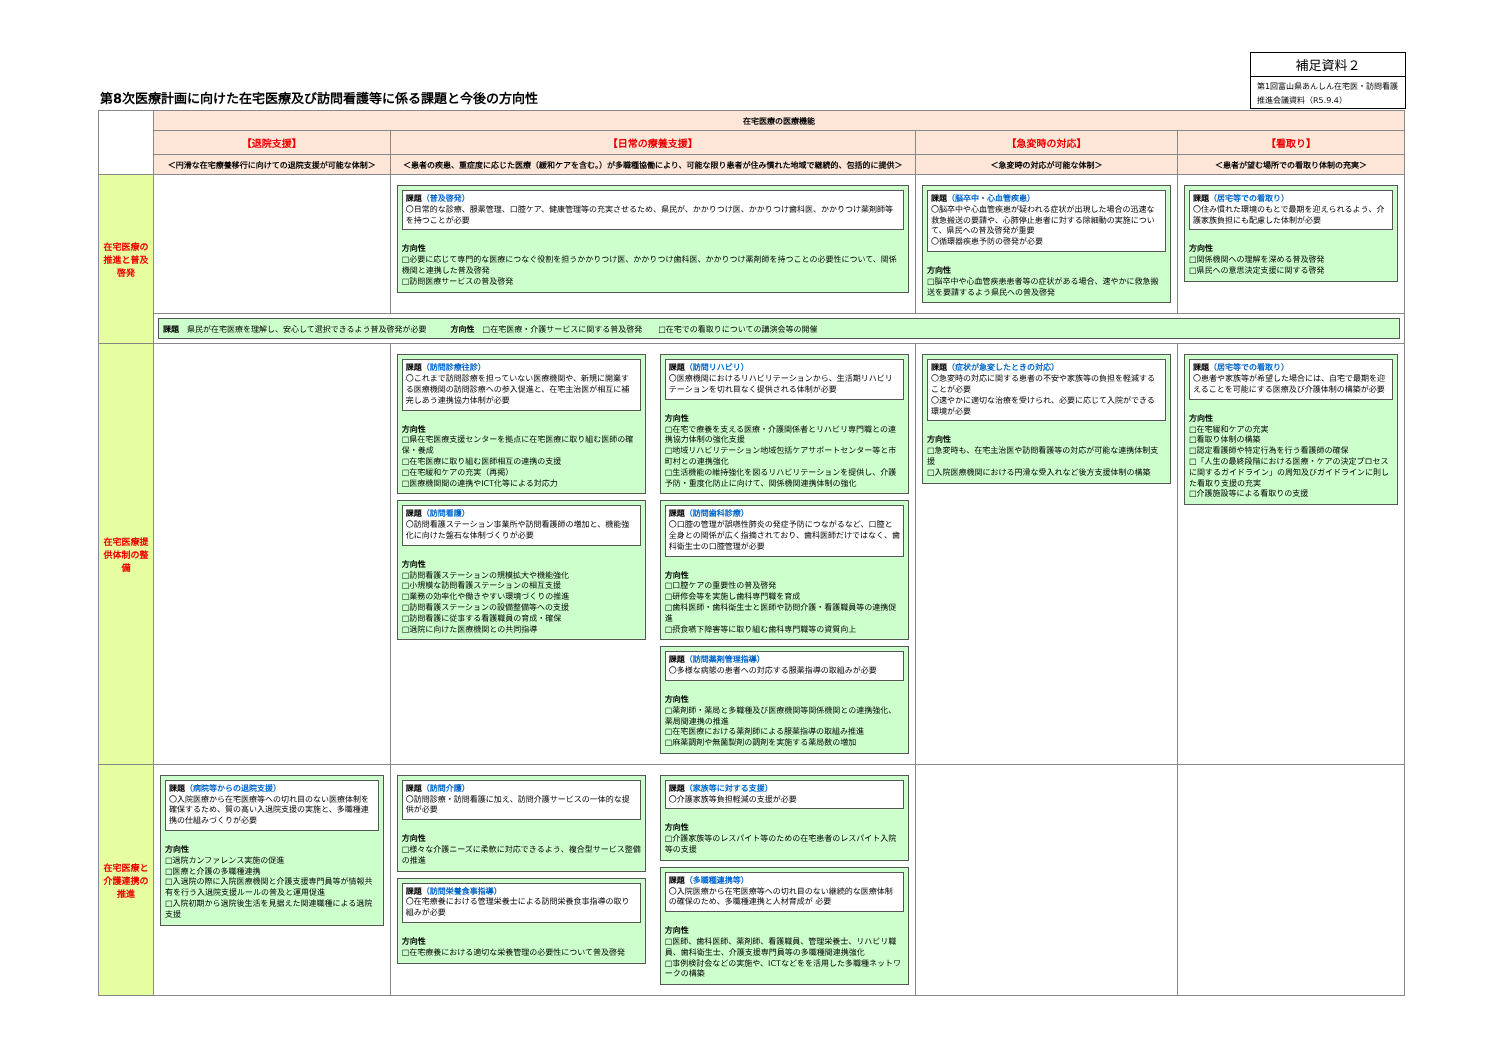第8次医療計画に向けた在宅医療及び訪問看護等に係る課題と今後の方向性
補足資料２
第1回富山県あんしん在宅医・訪問看護推進会議資料（R5.9.4）
| | 在宅医療の医療機能 | | | |
| --- | --- | --- | --- | --- |
| | 【退院支援】 | 【日常の療養支援】 | 【急変時の対応】 | 【看取り】 |
| | ＜円滑な在宅療養移行に向けての退院支援が可能な体制＞ | ＜患者の疾患、重症度に応じた医療（緩和ケアを含む。）が多職種協働により、可能な限り患者が住み慣れた地域で継続的、包括的に提供＞ | ＜急変時の対応が可能な体制＞ | ＜患者が望む場所での看取り体制の充実＞ |
| 在宅医療の推進と普及啓発 | | 課題 （普及啓発） 〇日常的な診療、服薬管理、口腔ケア、健康管理等の充実させるため、県民が、かかりつけ医、かかりつけ歯科医、かかりつけ薬剤師等を持つことが必要 方向性 □必要に応じて専門的な医療につなぐ役割を担うかかりつけ医、かかりつけ歯科医、かかりつけ薬剤師を持つことの必要性について、関係機関と連携した普及啓発 □訪問医療サービスの普及啓発 | 課題 （脳卒中・心血管疾患） 〇脳卒中や心血管疾患が疑われる症状が出現した場合の迅速な救急搬送の要請や、心肺停止患者に対する除細動の実施について、県民への普及啓発が重要 〇循環器疾患予防の啓発が必要 方向性 □脳卒中や心血管疾患患者等の症状がある場合、速やかに救急搬送を要請するよう県民への普及啓発 | 課題 （居宅等での看取り） 〇住み慣れた環境のもとで最期を迎えられるよう、介護家族負担にも配慮した体制が必要 方向性 □関係機関への理解を深める普及啓発 □県民への意思決定支援に関する啓発 |
| | 課題 県民が在宅医療を理解し、安心して選択できるよう普及啓発が必要 方向性 □在宅医療・介護サービスに関する普及啓発 □在宅での看取りについての講演会等の開催 | | | |
| 在宅医療提供体制の整備 | | 課題 （訪問診療往診） 〇これまで訪問診療を担っていない医療機関や、新規に開業する医療機関の訪問診療への参入促進と、在宅主治医が相互に補完しあう連携協力体制が必要 方向性 □県在宅医療支援センターを拠点に在宅医療に取り組む医師の確保・養成 □在宅医療に取り組む医師相互の連携の支援 □在宅緩和ケアの充実（再掲） □医療機関間の連携やICT化等による対応力 課題 （訪問看護） 〇訪問看護ステーション事業所や訪問看護師の増加と、機能強化に向けた盤石な体制づくりが必要 方向性 □訪問看護ステーションの規模拡大や機能強化 □小規模な訪問看護ステーションの相互支援 □業務の効率化や働きやすい環境づくりの推進 □訪問看護ステーションの設備整備等への支援 □訪問看護に従事する看護職員の育成・確保 □退院に向けた医療機関との共同指導 課題 （訪問リハビリ） 〇医療機関におけるリハビリテーションから、生活期リハビリテーションを切れ目なく提供される体制が必要 方向性 □在宅で療養を支える医療・介護関係者とリハビリ専門職との連携協力体制の強化支援 □地域リハビリテーション地域包括ケアサポートセンター等と市町村との連携強化 □生活機能の維持強化を図るリハビリテーションを提供し、介護予防・重度化防止に向けて、関係機関連携体制の強化 課題 （訪問歯科診療） 〇口腔の管理が誤嚥性肺炎の発症予防につながるなど、口腔と全身との関係が広く指摘されており、歯科医師だけではなく、歯科衛生士の口腔管理が必要 方向性 □口腔ケアの重要性の普及啓発 □研修会等を実施し歯科専門職を育成 □歯科医師・歯科衛生士と医師や訪問介護・看護職員等の連携促進 □摂食嚥下障害等に取り組む歯科専門職等の資質向上 課題 （訪問薬剤管理指導） 〇多様な病態の患者への対応する服薬指導の取組みが必要 方向性 □薬剤師・薬局と多職種及び医療機関等関係機関との連携強化、薬局間連携の推進 □在宅医療における薬剤師による服薬指導の取組み推進 □麻薬調剤や無菌製剤の調剤を実施する薬局数の増加 | 課題 （症状が急変したときの対応） 〇急変時の対応に関する患者の不安や家族等の負担を軽減することが必要 〇速やかに適切な治療を受けられ、必要に応じて入院ができる環境が必要 方向性 □急変時も、在宅主治医や訪問看護等の対応が可能な連携体制支援 □入院医療機関における円滑な受入れなど後方支援体制の構築 | 課題 （居宅等での看取り） 〇患者や家族等が希望した場合には、自宅で最期を迎えることを可能にする医療及び介護体制の構築が必要 方向性 □在宅緩和ケアの充実 □看取り体制の構築 □認定看護師や特定行為を行う看護師の確保 □「人生の最終段階における医療・ケアの決定プロセスに関するガイドライン」の周知及びガイドラインに則した看取り支援の充実 □介護施設等による看取りの支援 |
| 在宅医療と介護連携の推進 | 課題 （病院等からの退院支援） 〇入院医療から在宅医療等への切れ目のない医療体制を確保するため、質の高い入退院支援の実施と、多職種連携の仕組みづくりが必要 方向性 □退院カンファレンス実施の促進 □医療と介護の多職種連携 □入退院の際に入院医療機関と介護支援専門員等が情報共有を行う入退院支援ルールの普及と運用促進 □入院初期から退院後生活を見据えた関連職種による退院支援 | 課題 （訪問介護） 〇訪問診療・訪問看護に加え、訪問介護サービスの一体的な提供が必要 方向性 □様々な介護ニーズに柔軟に対応できるよう、複合型サービス整備の推進 課題 （訪問栄養食事指導） 〇在宅療養における管理栄養士による訪問栄養食事指導の取り組みが必要 方向性 □在宅療養における適切な栄養管理の必要性について普及啓発 課題 （家族等に対する支援） 〇介護家族等負担軽減の支援が必要 方向性 □介護家族等のレスパイト等のための在宅患者のレスパイト入院等の支援 課題 （多職種連携等） 〇入院医療から在宅医療等への切れ目のない継続的な医療体制の確保のため、多職種連携と人材育成が 必要 方向性 □医師、歯科医師、薬剤師、看護職員、管理栄養士、リハビリ職員、歯科衛生士、介護支援専門員等の多職種間連携強化 □事例検討会などの実施や、ICTなどをを活用した多職種ネットワークの構築 | | |